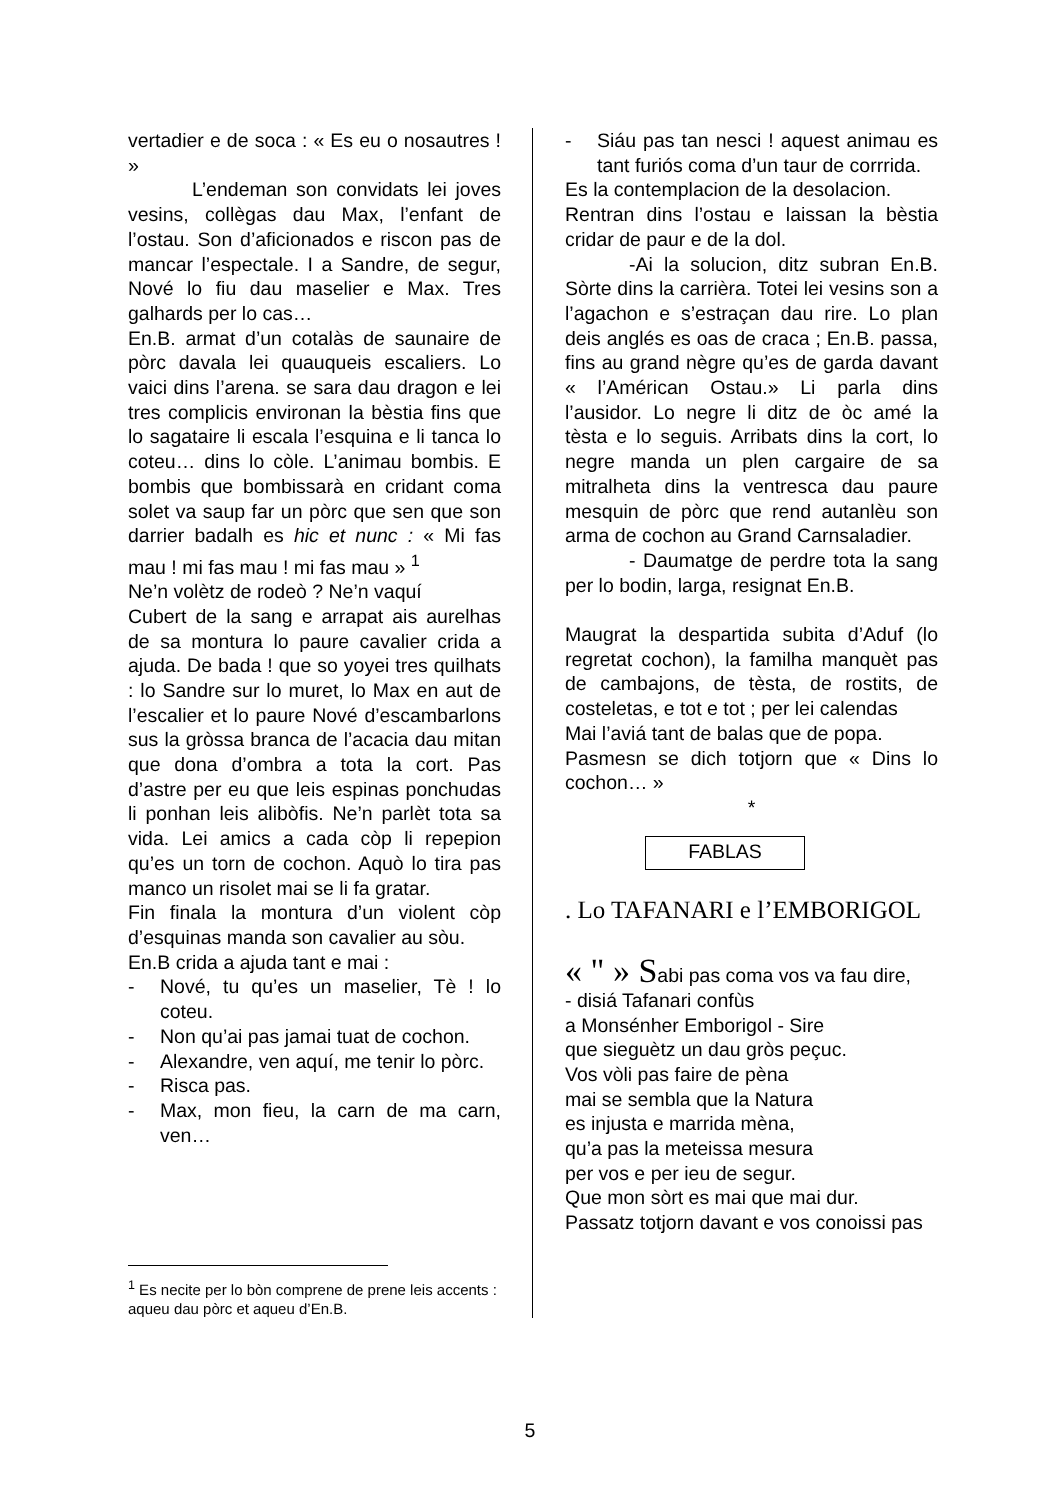vertadier e de soca : « Es eu o nosautres ! »
L’endeman son convidats lei joves vesins, collègas dau Max, l’enfant de l’ostau. Son d’aficionados e riscon pas de mancar l’espectale. I a Sandre, de segur, Nové lo fiu dau maselier e Max. Tres galhards per lo cas…
En.B. armat d’un cotalàs de saunaire de pòrc davala lei quauqueis escaliers. Lo vaici dins l’arena. se sara dau dragon e lei tres complicis environan la bèstia fins que lo sagataire li escala l’esquina e li tanca lo coteu… dins lo còle. L’animau bombis. E bombis que bombissarà en cridant coma solet va saup far un pòrc que sen que son darrier badalh es hic et nunc : « Mi fas mau ! mi fas mau ! mi fas mau » <sup>1</sup>
Ne’n volètz de rodeò ? Ne’n vaquí
Cubert de la sang e arrapat ais aurelhas de sa montura lo paure cavalier crida a ajuda. De bada ! que so yoyei tres quilhats : lo Sandre sur lo muret, lo Max en aut de l’escalier et lo paure Nové d’escambarlons sus la gròssa branca de l’acacia dau mitan que dona d’ombra a tota la cort. Pas d’astre per eu que leis espinas ponchudas li ponhan leis alibòfis. Ne’n parlèt tota sa vida. Lei amics a cada còp li repepion qu’es un torn de cochon. Aquò lo tira pas manco un risolet mai se li fa gratar.
Fin finala la montura d’un violent còp d’esquinas manda son cavalier au sòu.
En.B crida a ajuda tant e mai :
- Nové, tu qu’es un maselier, Tè ! lo coteu.
- Non qu’ai pas jamai tuat de cochon.
- Alexandre, ven aquí, me tenir lo pòrc.
- Risca pas.
- Max, mon fieu, la carn de ma carn, ven…
<sup>1</sup> Es necite per lo bòn comprene de prene leis accents : aqueu dau pòrc et aqueu d’En.B.
- Siáu pas tan nesci ! aquest animau es tant furiós coma d’un taur de corrrida.
Es la contemplacion de la desolacion.
Rentran dins l’ostau e laissan la bèstia cridar de paur e de la dol.
-Ai la solucion, ditz subran En.B. Sòrte dins la carrièra. Totei lei vesins son a l’agachon e s’estraçan dau rire. Lo plan deis anglés es oas de craca ; En.B. passa, fins au grand nègre qu’es de garda davant « l’Américan Ostau.» Li parla dins l’ausidor. Lo negre li ditz de òc amé la tèsta e lo seguis. Arribats dins la cort, lo negre manda un plen cargaire de sa mitralheta dins la ventresca dau paure mesquin de pòrc que rend autanlèu son arma de cochon au Grand Carnsaladier.
- Daumatge de perdre tota la sang per lo bodin, larga, resignat En.B.
Maugrat la despartida subita d’Aduf (lo regretat cochon), la familha manquèt pas de cambajons, de tèsta, de rostits, de costeletas, e tot e tot ; per lei calendas
Mai l’aviá tant de balas que de popa.
Pasmesn se dich totjorn que « Dins lo cochon… »
*
FABLAS
. Lo TAFANARI e l’EMBORIGOL
« " » Sabi pas coma vos va fau dire,
- disiá Tafanari confùs
a Monsénher Emborigol - Sire
que sieguètz un dau gròs peçuc.
Vos vòli pas faire de pèna
mai se sembla que la Natura
es injusta e marrida mèna,
qu’a pas la meteissa mesura
per vos e per ieu de segur.
Que mon sòrt es mai que mai dur.
Passatz totjorn davant e vos conoissi pas
5